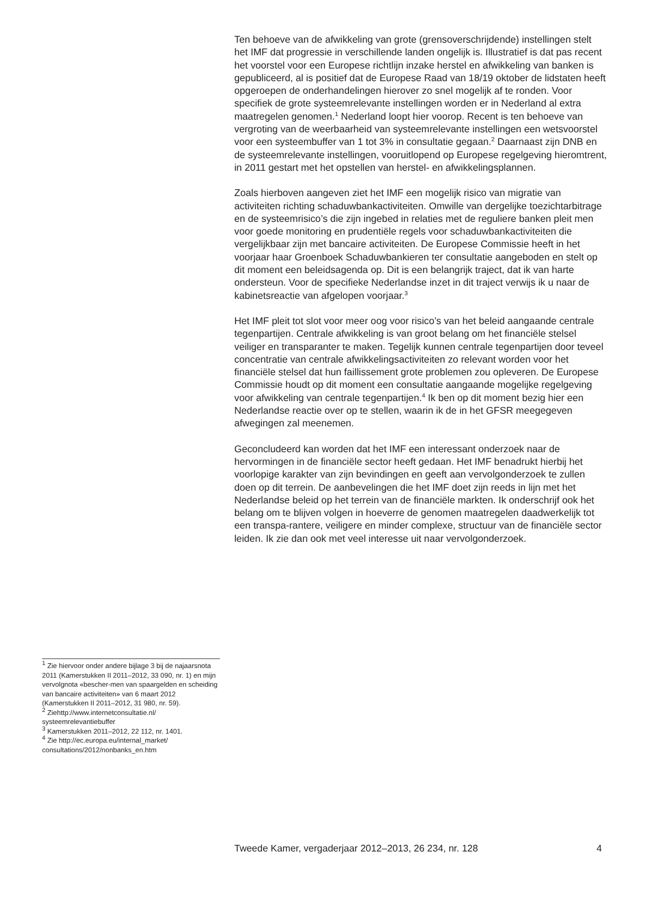Ten behoeve van de afwikkeling van grote (grensoverschrijdende) instellingen stelt het IMF dat progressie in verschillende landen ongelijk is. Illustratief is dat pas recent het voorstel voor een Europese richtlijn inzake herstel en afwikkeling van banken is gepubliceerd, al is positief dat de Europese Raad van 18/19 oktober de lidstaten heeft opgeroepen de onderhandelingen hierover zo snel mogelijk af te ronden. Voor specifiek de grote systeemrelevante instellingen worden er in Nederland al extra maatregelen genomen.<sup>1</sup> Nederland loopt hier voorop. Recent is ten behoeve van vergroting van de weerbaarheid van systeemrelevante instellingen een wetsvoorstel voor een systeembuffer van 1 tot 3% in consultatie gegaan.<sup>2</sup> Daarnaast zijn DNB en de systeemrelevante instellingen, vooruitlopend op Europese regelgeving hieromtrent, in 2011 gestart met het opstellen van herstel- en afwikkelingsplannen.
Zoals hierboven aangeven ziet het IMF een mogelijk risico van migratie van activiteiten richting schaduwbankactiviteiten. Omwille van dergelijke toezichtarbitrage en de systeemrisico’s die zijn ingebed in relaties met de reguliere banken pleit men voor goede monitoring en prudentiële regels voor schaduwbankactiviteiten die vergelijkbaar zijn met bancaire activiteiten. De Europese Commissie heeft in het voorjaar haar Groenboek Schaduwbankieren ter consultatie aangeboden en stelt op dit moment een beleidsagenda op. Dit is een belangrijk traject, dat ik van harte ondersteun. Voor de specifieke Nederlandse inzet in dit traject verwijs ik u naar de kabinetsreactie van afgelopen voorjaar.<sup>3</sup>
Het IMF pleit tot slot voor meer oog voor risico’s van het beleid aangaande centrale tegenpartijen. Centrale afwikkeling is van groot belang om het financiële stelsel veiliger en transparanter te maken. Tegelijk kunnen centrale tegenpartijen door teveel concentratie van centrale afwikkelingsactiviteiten zo relevant worden voor het financiële stelsel dat hun faillissement grote problemen zou opleveren. De Europese Commissie houdt op dit moment een consultatie aangaande mogelijke regelgeving voor afwikkeling van centrale tegenpartijen.<sup>4</sup> Ik ben op dit moment bezig hier een Nederlandse reactie over op te stellen, waarin ik de in het GFSR meegegeven afwegingen zal meenemen.
Geconcludeerd kan worden dat het IMF een interessant onderzoek naar de hervormingen in de financiële sector heeft gedaan. Het IMF benadrukt hierbij het voorlopige karakter van zijn bevindingen en geeft aan vervolgonderzoek te zullen doen op dit terrein. De aanbevelingen die het IMF doet zijn reeds in lijn met het Nederlandse beleid op het terrein van de financiële markten. Ik onderschrijf ook het belang om te blijven volgen in hoeverre de genomen maatregelen daadwerkelijk tot een transpa-rantere, veiligere en minder complexe, structuur van de financiële sector leiden. Ik zie dan ook met veel interesse uit naar vervolgonderzoek.
<sup>1</sup> Zie hiervoor onder andere bijlage 3 bij de najaarsnota 2011 (Kamerstukken II 2011–2012, 33 090, nr. 1) en mijn vervolgnota «bescher-men van spaargelden en scheiding van bancaire activiteiten» van 6 maart 2012 (Kamerstukken II 2011–2012, 31 980, nr. 59).
<sup>2</sup> Ziehttp://www.internetconsultatie.nl/ systeemrelevantiebuffer
<sup>3</sup> Kamerstukken 2011–2012, 22 112, nr. 1401.
<sup>4</sup> Zie http://ec.europa.eu/internal_market/ consultations/2012/nonbanks_en.htm
Tweede Kamer, vergaderjaar 2012–2013, 26 234, nr. 128 4